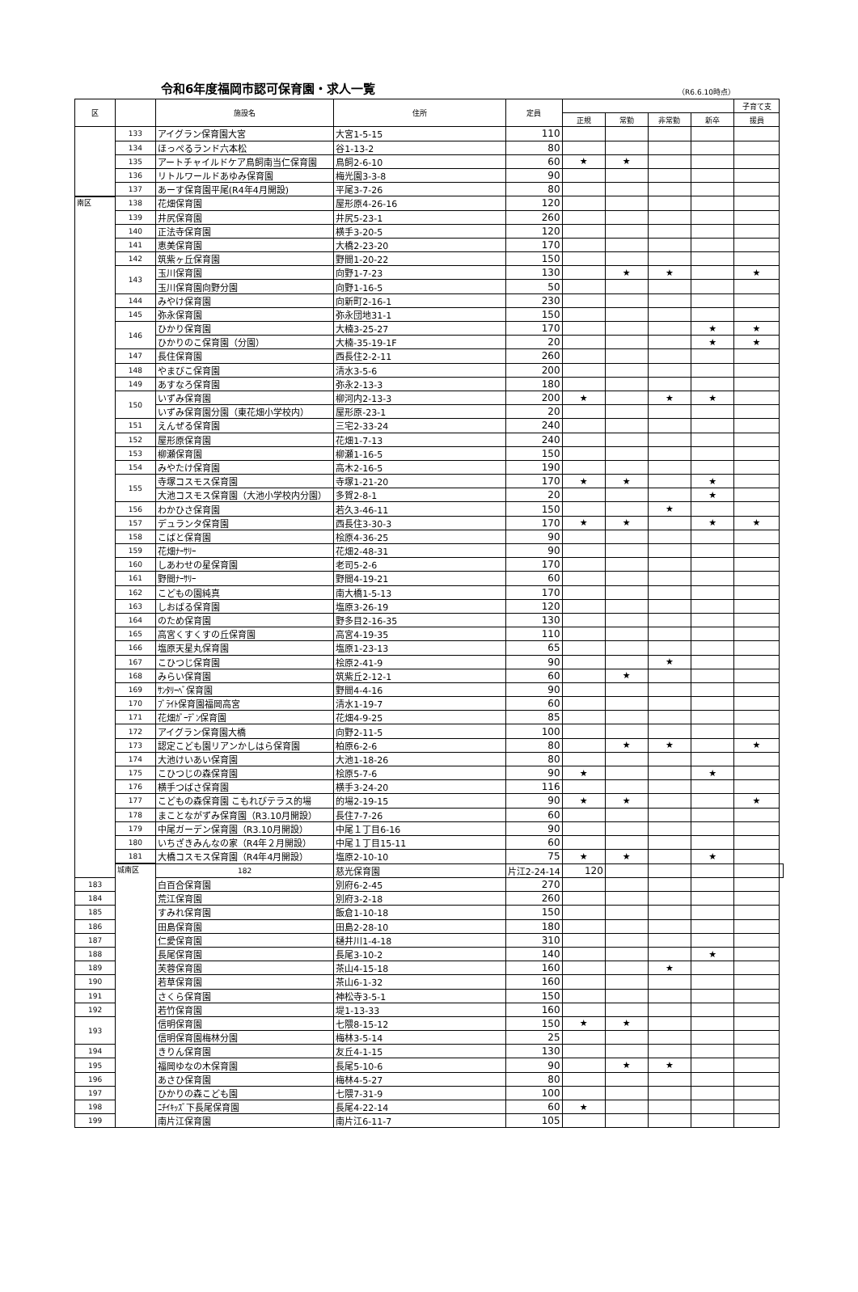令和6年度福岡市認可保育園・求人一覧
（R6.6.10時点）
| 区 | | 施設名 | 住所 | 定員 | | | | | 子育て支 | |
| --- | --- | --- | --- | --- | --- | --- | --- | --- | --- | --- |
| | | | | | 正規 | 常勤 | 非常勤 | 新卒 | 援員 | |
| | 133 | アイグラン保育園大宮 | 大宮1-5-15 | 110 | | | | | | |
| | 134 | ほっぺるランド六本松 | 谷1-13-2 | 80 | | | | | | |
| | 135 | アートチャイルドケア鳥飼南当仁保育園 | 鳥飼2-6-10 | 60 | ★ | ★ | | | | |
| | 136 | リトルワールドあゆみ保育園 | 梅光園3-3-8 | 90 | | | | | | |
| | 137 | あーす保育園平尾(R4年4月開設) | 平尾3-7-26 | 80 | | | | | | |
| 南区 | 138 | 花畑保育園 | 屋形原4-26-16 | 120 | | | | | | |
| | 139 | 井尻保育園 | 井尻5-23-1 | 260 | | | | | | |
| | 140 | 正法寺保育園 | 横手3-20-5 | 120 | | | | | | |
| | 141 | 恵美保育園 | 大橋2-23-20 | 170 | | | | | | |
| | 142 | 筑紫ヶ丘保育園 | 野間1-20-22 | 150 | | | | | | |
| | 143 | 玉川保育園 | 向野1-7-23 | 130 | | ★ | ★ | | ★ | |
| | | 玉川保育園向野分園 | 向野1-16-5 | 50 | | | | | | |
| | 144 | みやけ保育園 | 向新町2-16-1 | 230 | | | | | | |
| | 145 | 弥永保育園 | 弥永団地31-1 | 150 | | | | | | |
| | 146 | ひかり保育園 | 大楠3-25-27 | 170 | | | | ★ | ★ | |
| | | ひかりのこ保育園（分園） | 大楠-35-19-1F | 20 | | | | ★ | ★ | |
| | 147 | 長住保育園 | 西長住2-2-11 | 260 | | | | | | |
| | 148 | やまびこ保育園 | 清水3-5-6 | 200 | | | | | | |
| | 149 | あすなろ保育園 | 弥永2-13-3 | 180 | | | | | | |
| | 150 | いずみ保育園 | 柳河内2-13-3 | 200 | ★ | | ★ | ★ | | |
| | | いずみ保育園分園（東花畑小学校内） | 屋形原-23-1 | 20 | | | | | | |
| | 151 | えんぜる保育園 | 三宅2-33-24 | 240 | | | | | | |
| | 152 | 屋形原保育園 | 花畑1-7-13 | 240 | | | | | | |
| | 153 | 柳瀬保育園 | 柳瀬1-16-5 | 150 | | | | | | |
| | 154 | みやたけ保育園 | 高木2-16-5 | 190 | | | | | | |
| | 155 | 寺塚コスモス保育園 | 寺塚1-21-20 | 170 | ★ | ★ | | ★ | | |
| | | 大池コスモス保育園（大池小学校内分園） | 多賀2-8-1 | 20 | | | | ★ | | |
| | 156 | わかひさ保育園 | 若久3-46-11 | 150 | | | ★ | | | |
| | 157 | デュランタ保育園 | 西長住3-30-3 | 170 | ★ | ★ | | ★ | ★ | |
| | 158 | こばと保育園 | 桧原4-36-25 | 90 | | | | | | |
| | 159 | 花畑ﾅｰｻﾘｰ | 花畑2-48-31 | 90 | | | | | | |
| | 160 | しあわせの星保育園 | 老司5-2-6 | 170 | | | | | | |
| | 161 | 野間ﾅｰｻﾘｰ | 野間4-19-21 | 60 | | | | | | |
| | 162 | こどもの園純真 | 南大橋1-5-13 | 170 | | | | | | |
| | 163 | しおばる保育園 | 塩原3-26-19 | 120 | | | | | | |
| | 164 | のため保育園 | 野多目2-16-35 | 130 | | | | | | |
| | 165 | 高宮くすくすの丘保育園 | 高宮4-19-35 | 110 | | | | | | |
| | 166 | 塩原天星丸保育園 | 塩原1-23-13 | 65 | | | | | | |
| | 167 | こひつじ保育園 | 桧原2-41-9 | 90 | | | ★ | | | |
| | 168 | みらい保育園 | 筑紫丘2-12-1 | 60 | | ★ | | | | |
| | 169 | ｻﾝﾀﾘｰﾍﾞ保育園 | 野間4-4-16 | 90 | | | | | | |
| | 170 | ﾌﾞﾗｲﾄ保育園福岡高宮 | 清水1-19-7 | 60 | | | | | | |
| | 171 | 花畑ｶﾞｰﾃﾞﾝ保育園 | 花畑4-9-25 | 85 | | | | | | |
| | 172 | アイグラン保育園大橋 | 向野2-11-5 | 100 | | | | | | |
| | 173 | 認定こども園リアンかしはら保育園 | 柏原6-2-6 | 80 | | ★ | ★ | | ★ | |
| | 174 | 大池けいあい保育園 | 大池1-18-26 | 80 | | | | | | |
| | 175 | こひつじの森保育園 | 桧原5-7-6 | 90 | ★ | | | ★ | | |
| | 176 | 横手つばさ保育園 | 横手3-24-20 | 116 | | | | | | |
| | 177 | こどもの森保育園 こもれびテラス的場 | 的場2-19-15 | 90 | ★ | ★ | | | ★ | |
| | 178 | まことながずみ保育園（R3.10月開設） | 長住7-7-26 | 60 | | | | | | |
| | 179 | 中尾ガーデン保育園（R3.10月開設） | 中尾１丁目6-16 | 90 | | | | | | |
| | 180 | いちざきみんなの家（R4年２月開設） | 中尾１丁目15-11 | 60 | | | | | | |
| | 181 | 大橋コスモス保育園（R4年4月開設） | 塩原2-10-10 | 75 | ★ | ★ | | ★ | | |
| | 城南区 | 182 | 慈光保育園 | 片江2-24-14 | 120 | | | | | |
| 183 | | 白百合保育園 | 別府6-2-45 | 270 | | | | | | |
| 184 | | 荒江保育園 | 別府3-2-18 | 260 | | | | | | |
| 185 | | すみれ保育園 | 飯倉1-10-18 | 150 | | | | | | |
| 186 | | 田島保育園 | 田島2-28-10 | 180 | | | | | | |
| 187 | | 仁愛保育園 | 樋井川1-4-18 | 310 | | | | | | |
| 188 | | 長尾保育園 | 長尾3-10-2 | 140 | | | | ★ | | |
| 189 | | 芙蓉保育園 | 茶山4-15-18 | 160 | | | ★ | | | |
| 190 | | 若草保育園 | 茶山6-1-32 | 160 | | | | | | |
| 191 | | さくら保育園 | 神松寺3-5-1 | 150 | | | | | | |
| 192 | | 若竹保育園 | 堤1-13-33 | 160 | | | | | | |
| 193 | | 信明保育園 | 七隈8-15-12 | 150 | ★ | ★ | | | | |
| | | 信明保育園梅林分園 | 梅林3-5-14 | 25 | | | | | | |
| 194 | | きりん保育園 | 友丘4-1-15 | 130 | | | | | | |
| 195 | | 福岡ゆなの木保育園 | 長尾5-10-6 | 90 | | ★ | ★ | | | |
| 196 | | あさひ保育園 | 梅林4-5-27 | 80 | | | | | | |
| 197 | | ひかりの森こども園 | 七隈7-31-9 | 100 | | | | | | |
| 198 | | ﾆﾁｲｷｯｽﾞ下長尾保育園 | 長尾4-22-14 | 60 | ★ | | | | | |
| 199 | | 南片江保育園 | 南片江6-11-7 | 105 | | | | | | |